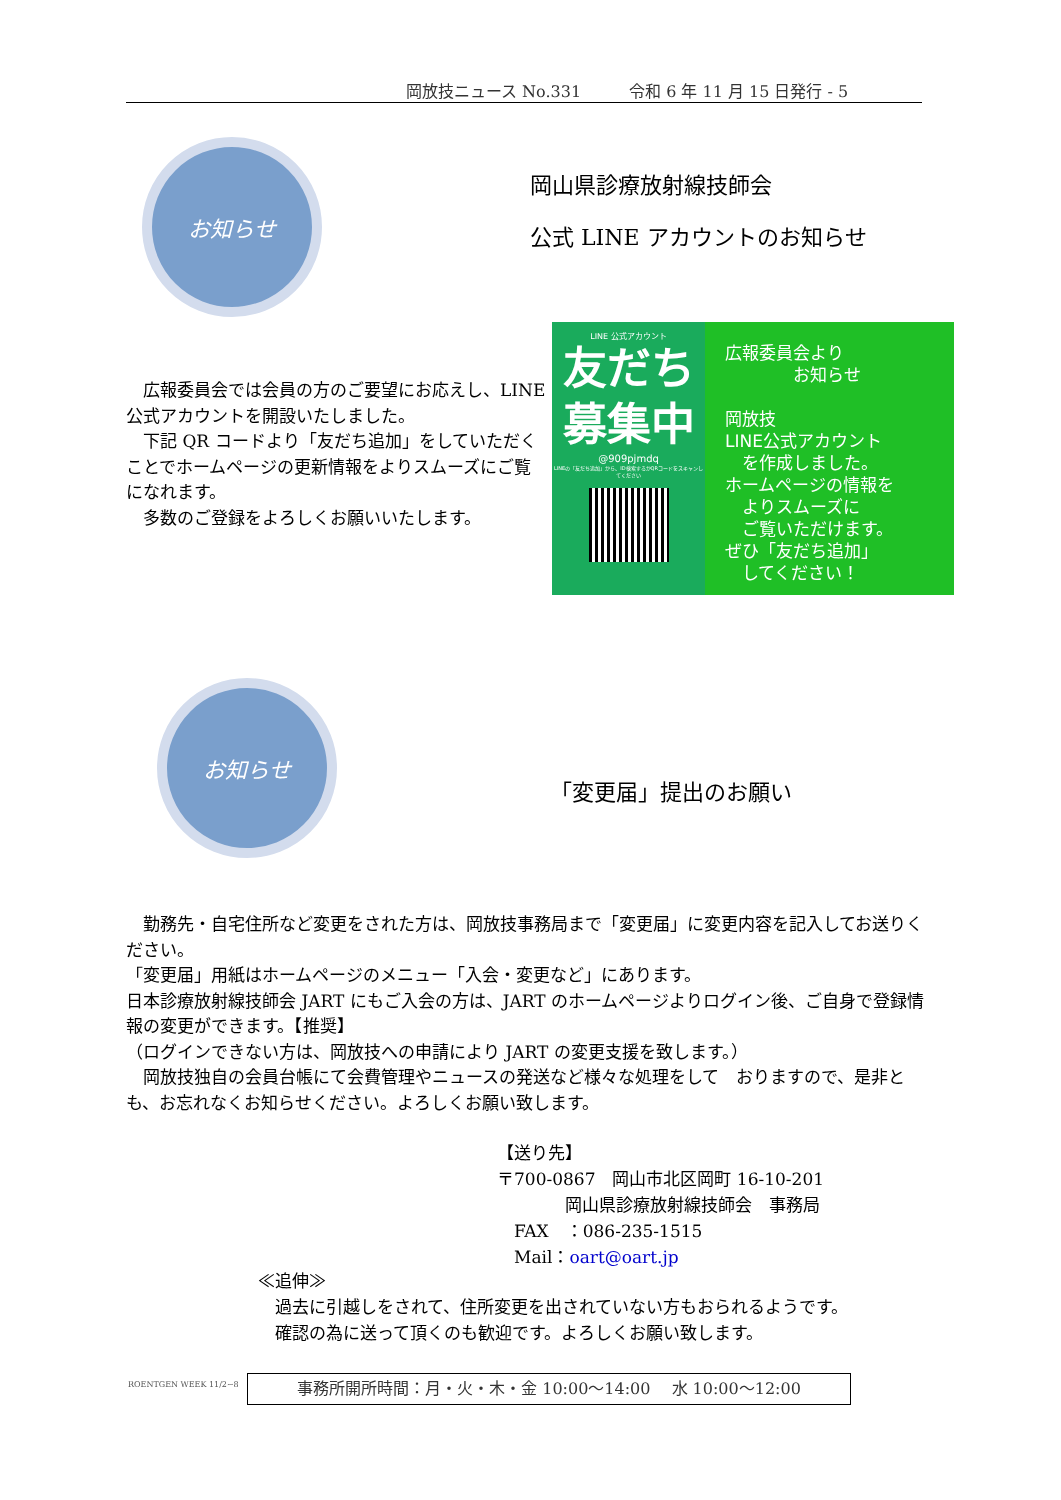岡放技ニュース No.331　　　令和 6 年 11 月 15 日発行 - 5
お知らせ
岡山県診療放射線技師会
公式 LINE アカウントのお知らせ
LINE 公式アカウント
友だち
募集中
@909pjmdq
LINEの「友だち追加」から、ID検索するかQRコードをスキャンしてください
広報委員会より
　　　　お知らせ
岡放技
LINE公式アカウント
　を作成しました。
ホームページの情報を
　よりスムーズに
　ご覧いただけます。
ぜひ「友だち追加」
　してください！
　広報委員会では会員の方のご要望にお応えし、LINE 公式アカウントを開設いたしました。
　下記 QR コードより「友だち追加」をしていただくことでホームページの更新情報をよりスムーズにご覧になれます。
　多数のご登録をよろしくお願いいたします。
お知らせ
「変更届」提出のお願い
　勤務先・自宅住所など変更をされた方は、岡放技事務局まで「変更届」に変更内容を記入してお送りください。
「変更届」用紙はホームページのメニュー「入会・変更など」にあります。
日本診療放射線技師会 JART にもご入会の方は、JART のホームページよりログイン後、ご自身で登録情報の変更ができます。【推奨】
（ログインできない方は、岡放技への申請により JART の変更支援を致します。）
　岡放技独自の会員台帳にて会費管理やニュースの発送など様々な処理をして　おりますので、是非とも、お忘れなくお知らせください。よろしくお願い致します。
【送り先】
〒700-0867　岡山市北区岡町 16-10-201
　　　　岡山県診療放射線技師会　事務局
　FAX　：086-235-1515
　Mail：oart@oart.jp
≪追伸≫
　過去に引越しをされて、住所変更を出されていない方もおられるようです。
　確認の為に送って頂くのも歓迎です。よろしくお願い致します。
ROENTGEN WEEK 11/2~8 事務所開所時間：月・火・木・金 10:00～14:00　 水 10:00～12:00